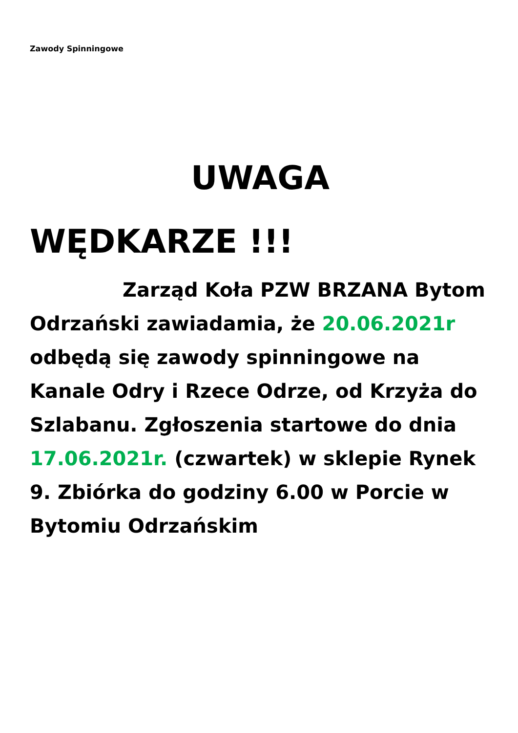Zawody Spinningowe
UWAGA WĘDKARZE !!!
Zarząd Koła PZW BRZANA Bytom Odrzański zawiadamia, że 20.06.2021r odbędą się zawody spinningowe na Kanale Odry i Rzece Odrze, od Krzyża do Szlabanu. Zgłoszenia startowe do dnia 17.06.2021r. (czwartek) w sklepie Rynek 9. Zbiórka do godziny 6.00 w Porcie w Bytomiu Odrzańskim